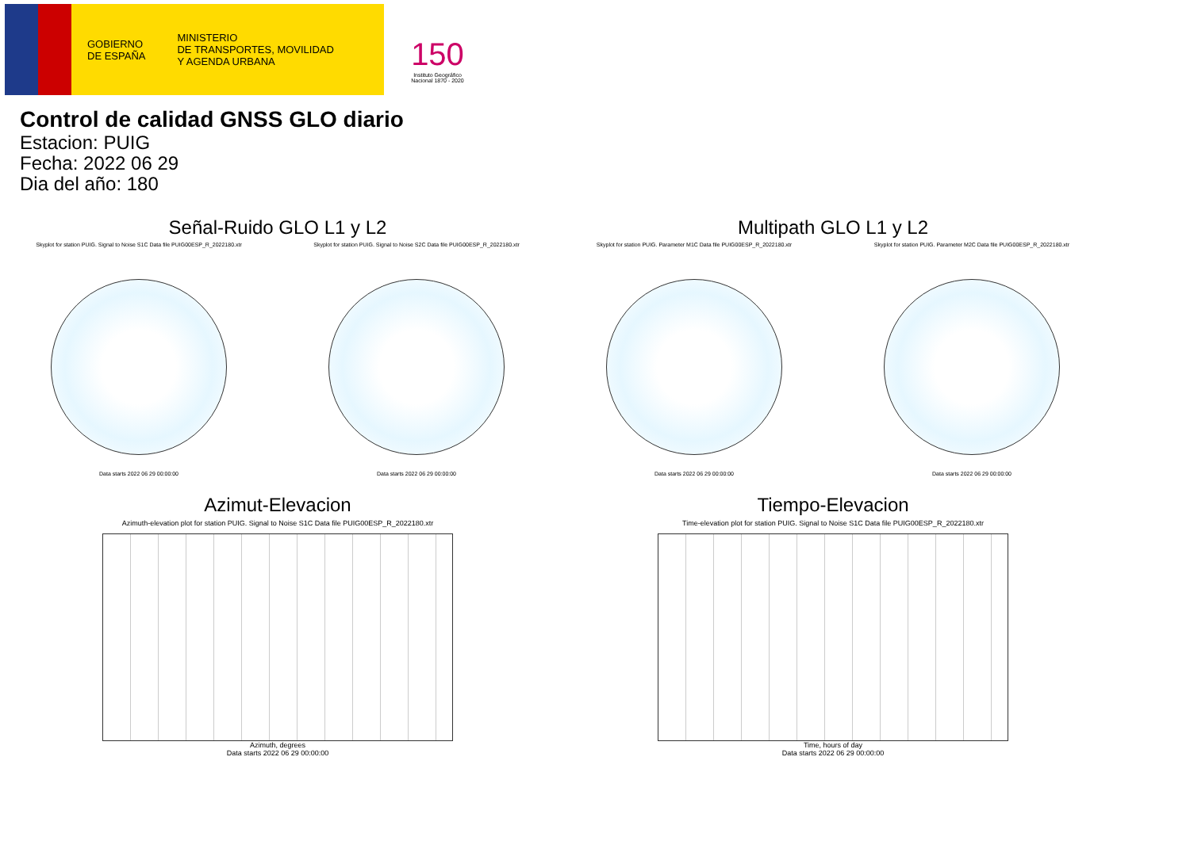GOBIERNO
DE ESPAÑA
MINISTERIO
DE TRANSPORTES, MOVILIDAD
Y AGENDA URBANA
150
Instituto Geográfico Nacional 1870 - 2020
Control de calidad GNSS GLO diario
Estacion: PUIG
Fecha: 2022 06 29
Dia del año: 180
Señal-Ruido GLO L1 y L2
Skyplot for station PUIG. Signal to Noise S1C Data file PUIG00ESP_R_2022180.xtr Skyplot for station PUIG. Signal to Noise S2C Data file PUIG00ESP_R_2022180.xtr
Data starts 2022 06 29 00:00:00
Data starts 2022 06 29 00:00:00
Multipath GLO L1 y L2
Skyplot for station PUIG. Parameter M1C Data file PUIG00ESP_R_2022180.xtr Skyplot for station PUIG. Parameter M2C Data file PUIG00ESP_R_2022180.xtr
Data starts 2022 06 29 00:00:00
Data starts 2022 06 29 00:00:00
Azimut-Elevacion
Azimuth-elevation plot for station PUIG. Signal to Noise S1C Data file PUIG00ESP_R_2022180.xtr
Azimuth, degrees
Data starts 2022 06 29 00:00:00
Tiempo-Elevacion
Time-elevation plot for station PUIG. Signal to Noise S1C Data file PUIG00ESP_R_2022180.xtr
Time, hours of day
Data starts 2022 06 29 00:00:00